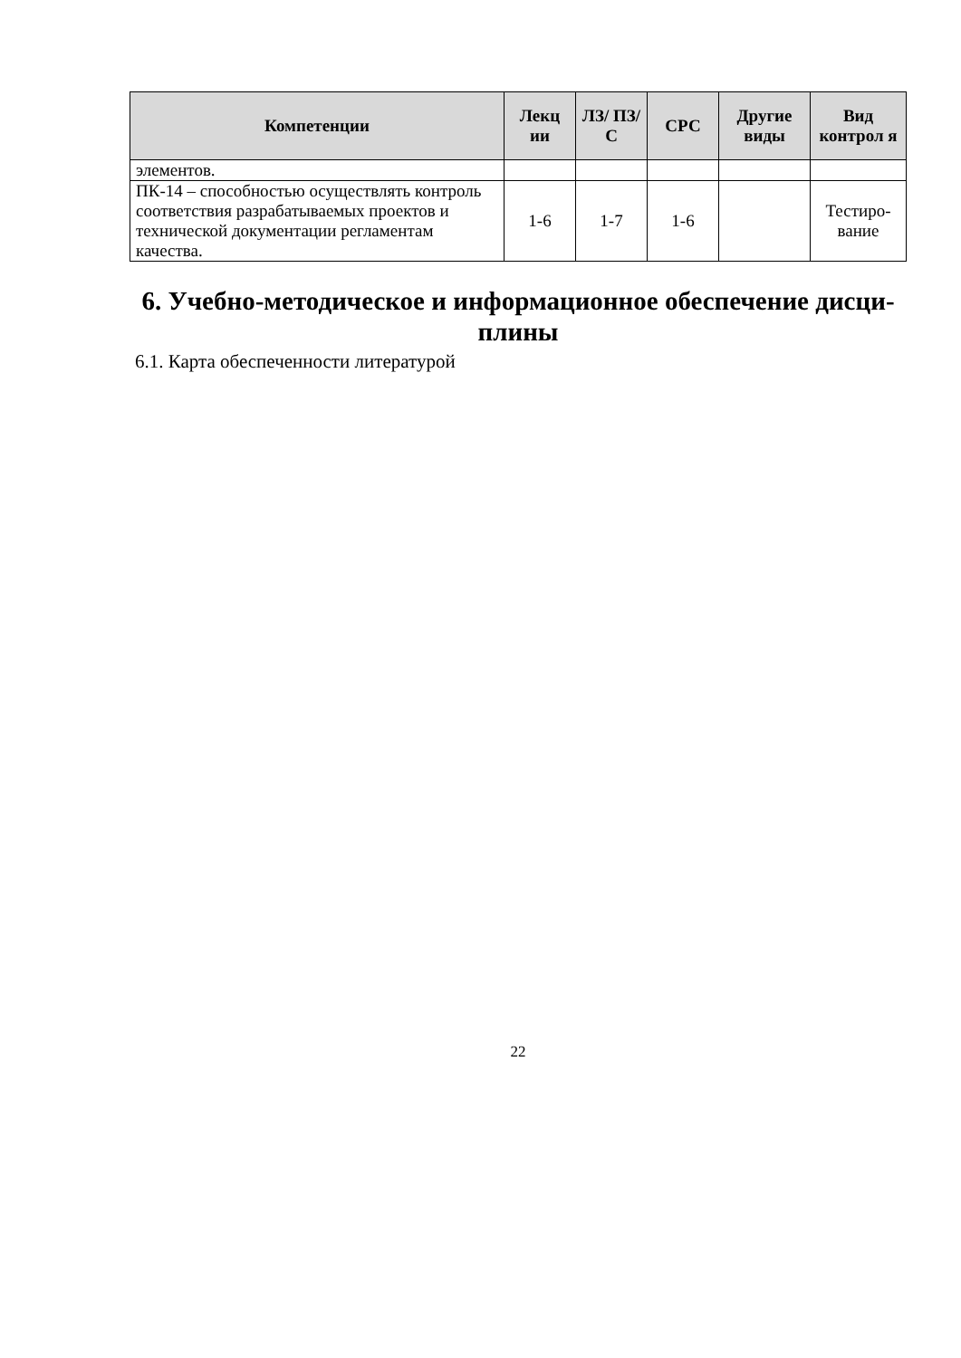| Компетенции | Лекц ии | ЛЗ/ ПЗ/С | СРС | Другие виды | Вид контрол я |
| --- | --- | --- | --- | --- | --- |
| элементов. | | | | | |
| ПК-14 – способностью осуществлять контроль соответствия разрабатываемых проектов и технической документации регламентам качества. | 1-6 | 1-7 | 1-6 | | Тестиро-вание |
6. Учебно-методическое и информационное обеспечение дисци-плины
6.1. Карта обеспеченности литературой
22